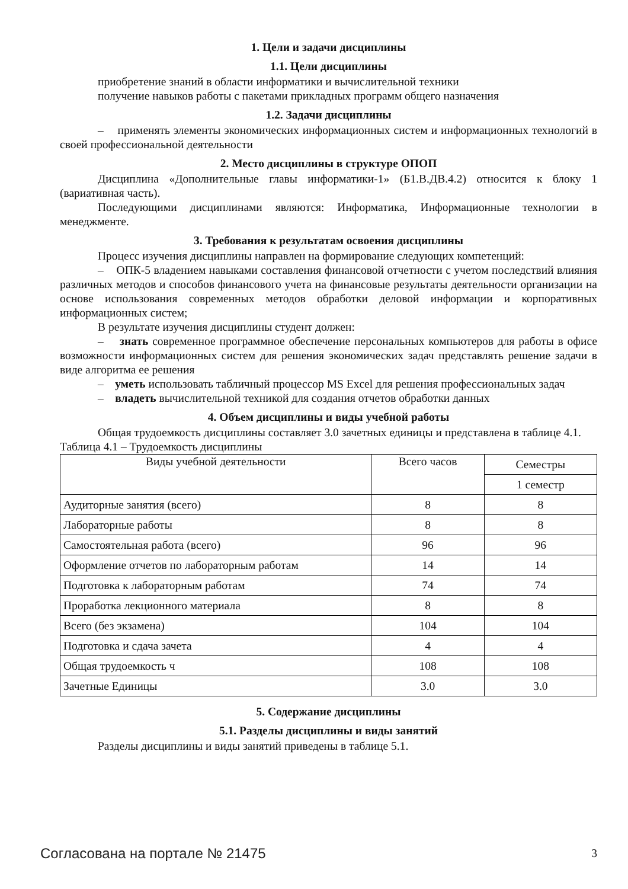1. Цели и задачи дисциплины
1.1. Цели дисциплины
приобретение знаний в области информатики и вычислительной техники
получение навыков работы с пакетами прикладных программ общего назначения
1.2. Задачи дисциплины
– применять элементы экономических информационных систем и информационных технологий в своей профессиональной деятельности
2. Место дисциплины в структуре ОПОП
Дисциплина «Дополнительные главы информатики-1» (Б1.В.ДВ.4.2) относится к блоку 1 (вариативная часть).
Последующими дисциплинами являются: Информатика, Информационные технологии в менеджменте.
3. Требования к результатам освоения дисциплины
Процесс изучения дисциплины направлен на формирование следующих компетенций:
– ОПК-5 владением навыками составления финансовой отчетности с учетом последствий влияния различных методов и способов финансового учета на финансовые результаты деятельности организации на основе использования современных методов обработки деловой информации и корпоративных информационных систем;
В результате изучения дисциплины студент должен:
– знать современное программное обеспечение персональных компьютеров для работы в офисе возможности информационных систем для решения экономических задач представлять решение задачи в виде алгоритма ее решения
– уметь использовать табличный процессор MS Excel для решения профессиональных задач
– владеть вычислительной техникой для создания отчетов обработки данных
4. Объем дисциплины и виды учебной работы
Общая трудоемкость дисциплины составляет 3.0 зачетных единицы и представлена в таблице 4.1.
Таблица 4.1 – Трудоемкость дисциплины
| Виды учебной деятельности | Всего часов | Семестры |
| --- | --- | --- |
| | | 1 семестр |
| Аудиторные занятия (всего) | 8 | 8 |
| Лабораторные работы | 8 | 8 |
| Самостоятельная работа (всего) | 96 | 96 |
| Оформление отчетов по лабораторным работам | 14 | 14 |
| Подготовка к лабораторным работам | 74 | 74 |
| Проработка лекционного материала | 8 | 8 |
| Всего (без экзамена) | 104 | 104 |
| Подготовка и сдача зачета | 4 | 4 |
| Общая трудоемкость ч | 108 | 108 |
| Зачетные Единицы | 3.0 | 3.0 |
5. Содержание дисциплины
5.1. Разделы дисциплины и виды занятий
Разделы дисциплины и виды занятий приведены в таблице 5.1.
Согласована на портале № 21475 3